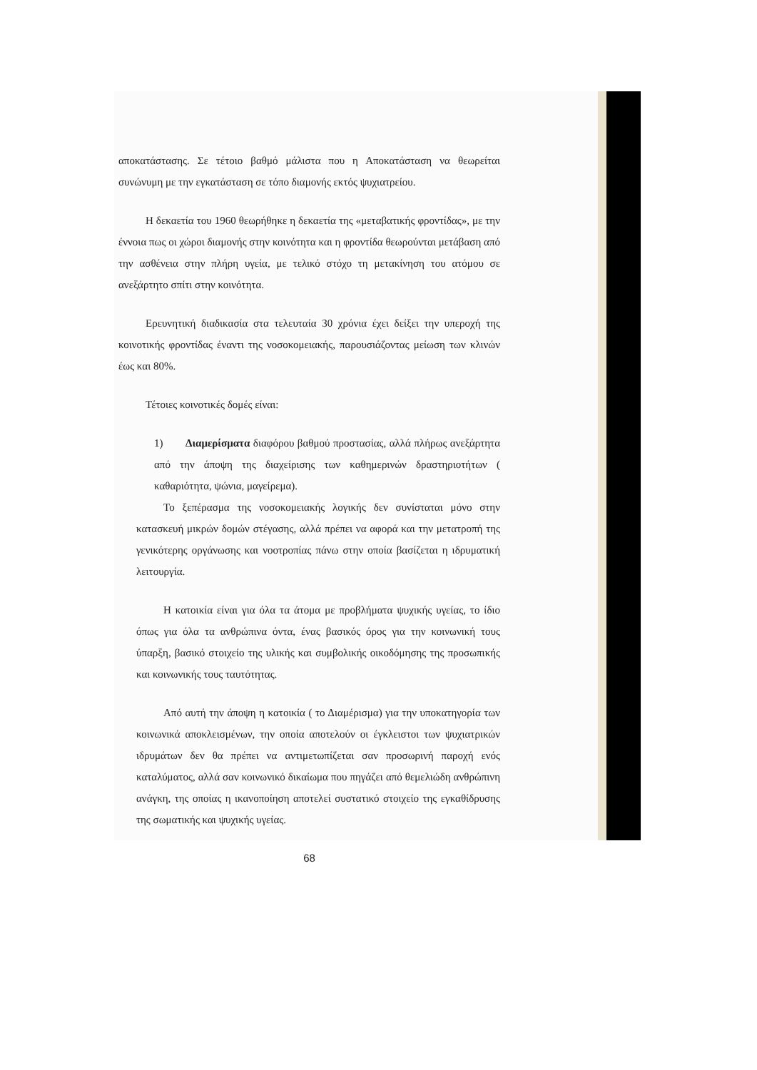αποκατάστασης. Σε τέτοιο βαθμό μάλιστα που η Αποκατάσταση να θεωρείται συνώνυμη με την εγκατάσταση σε τόπο διαμονής εκτός ψυχιατρείου.
Η δεκαετία του 1960 θεωρήθηκε η δεκαετία της «μεταβατικής φροντίδας», με την έννοια πως οι χώροι διαμονής στην κοινότητα και η φροντίδα θεωρούνται μετάβαση από την ασθένεια στην πλήρη υγεία, με τελικό στόχο τη μετακίνηση του ατόμου σε ανεξάρτητο σπίτι στην κοινότητα.
Ερευνητική διαδικασία στα τελευταία 30 χρόνια έχει δείξει την υπεροχή της κοινοτικής φροντίδας έναντι της νοσοκομειακής, παρουσιάζοντας μείωση των κλινών έως και 80%.
Τέτοιες κοινοτικές δομές είναι:
1) Διαμερίσματα διαφόρου βαθμού προστασίας, αλλά πλήρως ανεξάρτητα από την άποψη της διαχείρισης των καθημερινών δραστηριοτήτων ( καθαριότητα, ψώνια, μαγείρεμα).
Το ξεπέρασμα της νοσοκομειακής λογικής δεν συνίσταται μόνο στην κατασκευή μικρών δομών στέγασης, αλλά πρέπει να αφορά και την μετατροπή της γενικότερης οργάνωσης και νοοτροπίας πάνω στην οποία βασίζεται η ιδρυματική λειτουργία.
Η κατοικία είναι για όλα τα άτομα με προβλήματα ψυχικής υγείας, το ίδιο όπως για όλα τα ανθρώπινα όντα, ένας βασικός όρος για την κοινωνική τους ύπαρξη, βασικό στοιχείο της υλικής και συμβολικής οικοδόμησης της προσωπικής και κοινωνικής τους ταυτότητας.
Από αυτή την άποψη η κατοικία ( το Διαμέρισμα) για την υποκατηγορία των κοινωνικά αποκλεισμένων, την οποία αποτελούν οι έγκλειστοι των ψυχιατρικών ιδρυμάτων δεν θα πρέπει να αντιμετωπίζεται σαν προσωρινή παροχή ενός καταλύματος, αλλά σαν κοινωνικό δικαίωμα που πηγάζει από θεμελιώδη ανθρώπινη ανάγκη, της οποίας η ικανοποίηση αποτελεί συστατικό στοιχείο της εγκαθίδρυσης της σωματικής και ψυχικής υγείας.
68